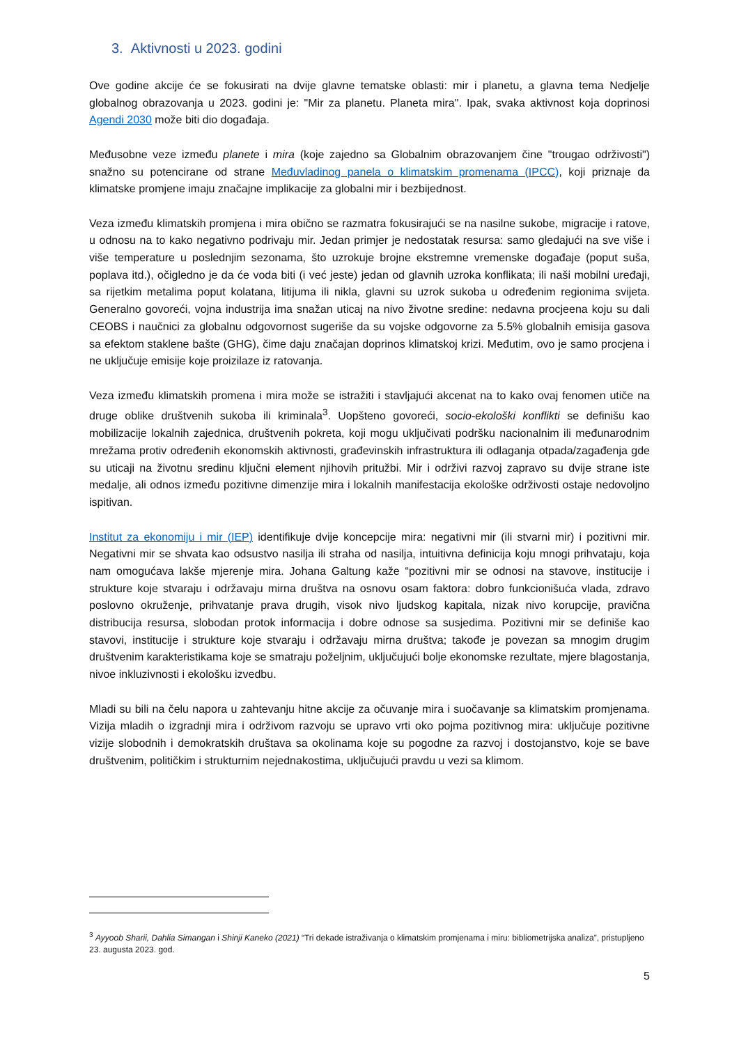3. Aktivnosti u 2023. godini
Ove godine akcije će se fokusirati na dvije glavne tematske oblasti: mir i planetu, a glavna tema Nedjelje globalnog obrazovanja u 2023. godini je: "Mir za planetu. Planeta mira". Ipak, svaka aktivnost koja doprinosi Agendi 2030 može biti dio događaja.
Međusobne veze između planete i mira (koje zajedno sa Globalnim obrazovanjem čine "trougao održivosti") snažno su potencirane od strane Međuvladinog panela o klimatskim promenama (IPCC), koji priznaje da klimatske promjene imaju značajne implikacije za globalni mir i bezbijednost.
Veza između klimatskih promjena i mira obično se razmatra fokusirajući se na nasilne sukobe, migracije i ratove, u odnosu na to kako negativno podrivaju mir. Jedan primjer je nedostatak resursa: samo gledajući na sve više i više temperature u poslednjim sezonama, što uzrokuje brojne ekstremne vremenske događaje (poput suša, poplava itd.), očigledno je da će voda biti (i već jeste) jedan od glavnih uzroka konflikata; ili naši mobilni uređaji, sa rijetkim metalima poput kolatana, litijuma ili nikla, glavni su uzrok sukoba u određenim regionima svijeta. Generalno govoreći, vojna industrija ima snažan uticaj na nivo životne sredine: nedavna procjeena koju su dali CEOBS i naučnici za globalnu odgovornost sugeriše da su vojske odgovorne za 5.5% globalnih emisija gasova sa efektom staklene bašte (GHG), čime daju značajan doprinos klimatskoj krizi. Međutim, ovo je samo procjena i ne uključuje emisije koje proizilaze iz ratovanja.
Veza između klimatskih promena i mira može se istražiti i stavljajući akcenat na to kako ovaj fenomen utiče na druge oblike društvenih sukoba ili kriminala<sup>3</sup>. Uopšteno govoreći, socio-ekološki konflikti se definišu kao mobilizacije lokalnih zajednica, društvenih pokreta, koji mogu uključivati podršku nacionalnim ili međunarodnim mrežama protiv određenih ekonomskih aktivnosti, građevinskih infrastruktura ili odlaganja otpada/zagađenja gde su uticaji na životnu sredinu ključni element njihovih pritužbi. Mir i održivi razvoj zapravo su dvije strane iste medalje, ali odnos između pozitivne dimenzije mira i lokalnih manifestacija ekološke održivosti ostaje nedovoljno ispitivan.
Institut za ekonomiju i mir (IEP) identifikuje dvije koncepcije mira: negativni mir (ili stvarni mir) i pozitivni mir. Negativni mir se shvata kao odsustvo nasilja ili straha od nasilja, intuitivna definicija koju mnogi prihvataju, koja nam omogućava lakše mjerenje mira. Johana Galtung kaže “pozitivni mir se odnosi na stavove, institucije i strukture koje stvaraju i održavaju mirna društva na osnovu osam faktora: dobro funkcionišuća vlada, zdravo poslovno okruženje, prihvatanje prava drugih, visok nivo ljudskog kapitala, nizak nivo korupcije, pravična distribucija resursa, slobodan protok informacija i dobre odnose sa susjedima. Pozitivni mir se definiše kao stavovi, institucije i strukture koje stvaraju i održavaju mirna društva; takođe je povezan sa mnogim drugim društvenim karakteristikama koje se smatraju poželjnim, uključujući bolje ekonomske rezultate, mjere blagostanja, nivoe inkluzivnosti i ekološku izvedbu.
Mladi su bili na čelu napora u zahtevanju hitne akcije za očuvanje mira i suočavanje sa klimatskim promjenama. Vizija mladih o izgradnji mira i održivom razvoju se upravo vrti oko pojma pozitivnog mira: uključuje pozitivne vizije slobodnih i demokratskih društava sa okolinama koje su pogodne za razvoj i dostojanstvo, koje se bave društvenim, političkim i strukturnim nejednakostima, uključujući pravdu u vezi sa klimom.
<sup>3</sup> Ayyoob Sharii, Dahlia Simangan i Shinji Kaneko (2021) “Tri dekade istraživanja o klimatskim promjenama i miru: bibliometrijska analiza”, pristupljeno 23. augusta 2023. god.
5